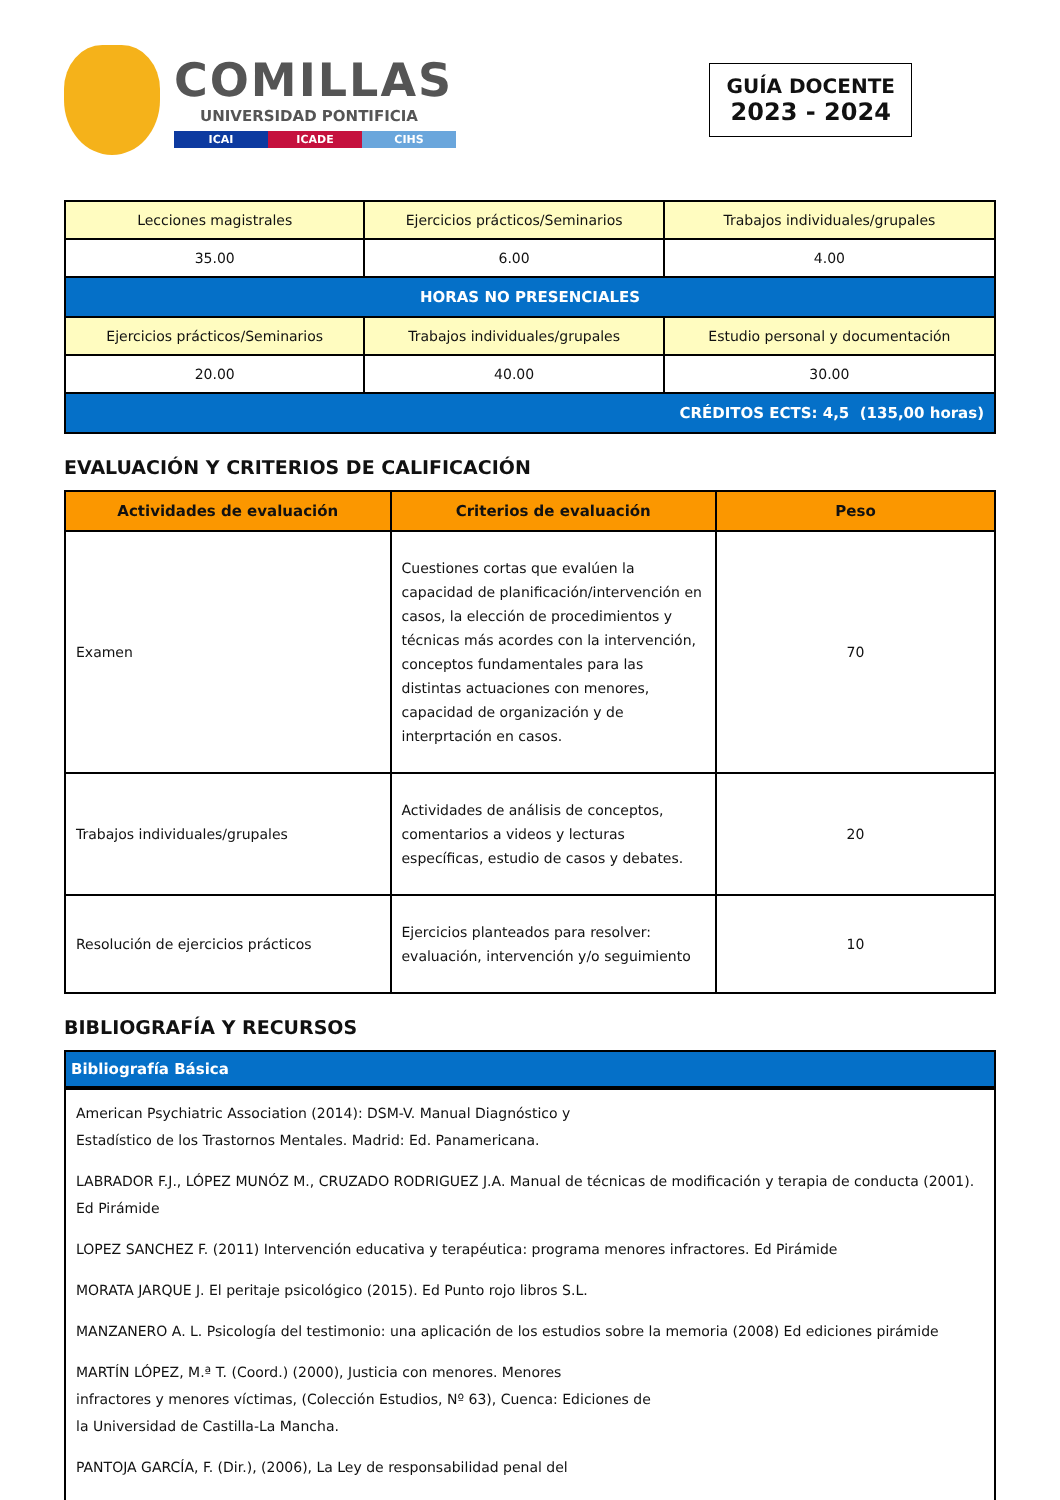COMILLAS
UNIVERSIDAD PONTIFICIA
ICAI ICADE CIHS
GUÍA DOCENTE
2023 - 2024
| Lecciones magistrales | Ejercicios prácticos/Seminarios | Trabajos individuales/grupales |
| 35.00 | 6.00 | 4.00 |
| HORAS NO PRESENCIALES | | |
| Ejercicios prácticos/Seminarios | Trabajos individuales/grupales | Estudio personal y documentación |
| 20.00 | 40.00 | 30.00 |
| CRÉDITOS ECTS: 4,5 (135,00 horas) | | |
EVALUACIÓN Y CRITERIOS DE CALIFICACIÓN
| Actividades de evaluación | Criterios de evaluación | Peso |
| --- | --- | --- |
| Examen | Cuestiones cortas que evalúen la capacidad de planificación/intervención en casos, la elección de procedimientos y técnicas más acordes con la intervención, conceptos fundamentales para las distintas actuaciones con menores, capacidad de organización y de interprtación en casos. | 70 |
| Trabajos individuales/grupales | Actividades de análisis de conceptos, comentarios a videos y lecturas específicas, estudio de casos y debates. | 20 |
| Resolución de ejercicios prácticos | Ejercicios planteados para resolver: evaluación, intervención y/o seguimiento | 10 |
BIBLIOGRAFÍA Y RECURSOS
Bibliografía Básica
American Psychiatric Association (2014): DSM-V. Manual Diagnóstico y
Estadístico de los Trastornos Mentales. Madrid: Ed. Panamericana.
LABRADOR F.J., LÓPEZ MUNÓZ M., CRUZADO RODRIGUEZ J.A. Manual de técnicas de modificación y terapia de conducta (2001). Ed Pirámide
LOPEZ SANCHEZ F. (2011) Intervención educativa y terapéutica: programa menores infractores. Ed Pirámide
MORATA JARQUE J. El peritaje psicológico (2015). Ed Punto rojo libros S.L.
MANZANERO A. L. Psicología del testimonio: una aplicación de los estudios sobre la memoria (2008) Ed ediciones pirámide
MARTÍN LÓPEZ, M.ª T. (Coord.) (2000), Justicia con menores. Menores
infractores y menores víctimas, (Colección Estudios, Nº 63), Cuenca: Ediciones de
la Universidad de Castilla-La Mancha.
PANTOJA GARCÍA, F. (Dir.), (2006), La Ley de responsabilidad penal del